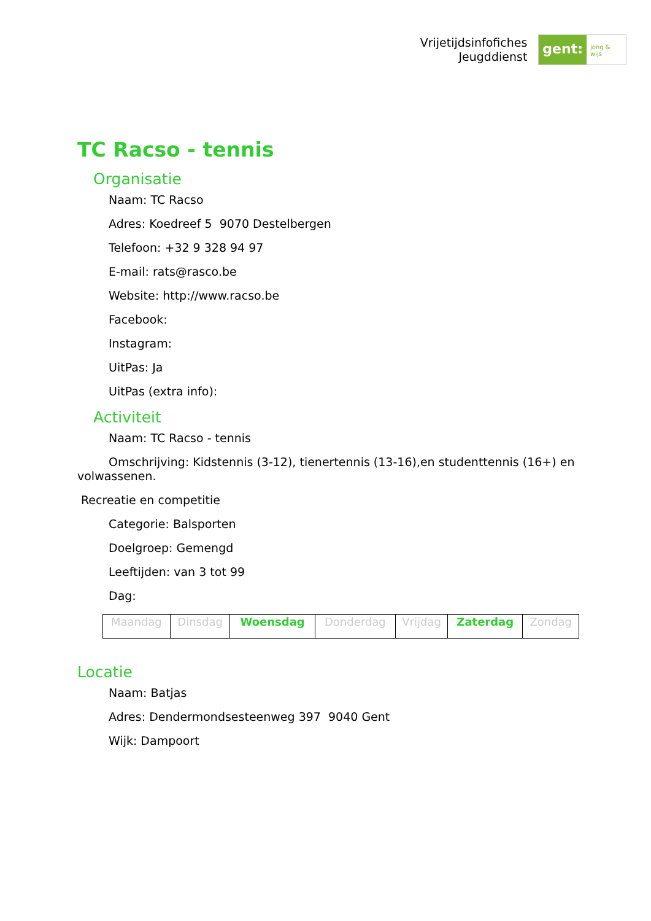Vrijetijdsinfofiches
Jeugddienst
gent:
jong & wijs
TC Racso - tennis
Organisatie
Naam: TC Racso
Adres: Koedreef 5 9070 Destelbergen
Telefoon: +32 9 328 94 97
E-mail: rats@rasco.be
Website: http://www.racso.be
Facebook:
Instagram:
UitPas: Ja
UitPas (extra info):
Activiteit
Naam: TC Racso - tennis
Omschrijving: Kidstennis (3-12), tienertennis (13-16),en studenttennis (16+) en volwassenen.
Recreatie en competitie
Categorie: Balsporten
Doelgroep: Gemengd
Leeftijden: van 3 tot 99
Dag:
| Maandag | Dinsdag | Woensdag | Donderdag | Vrijdag | Zaterdag | Zondag |
Locatie
Naam: Batjas
Adres: Dendermondsesteenweg 397 9040 Gent
Wijk: Dampoort